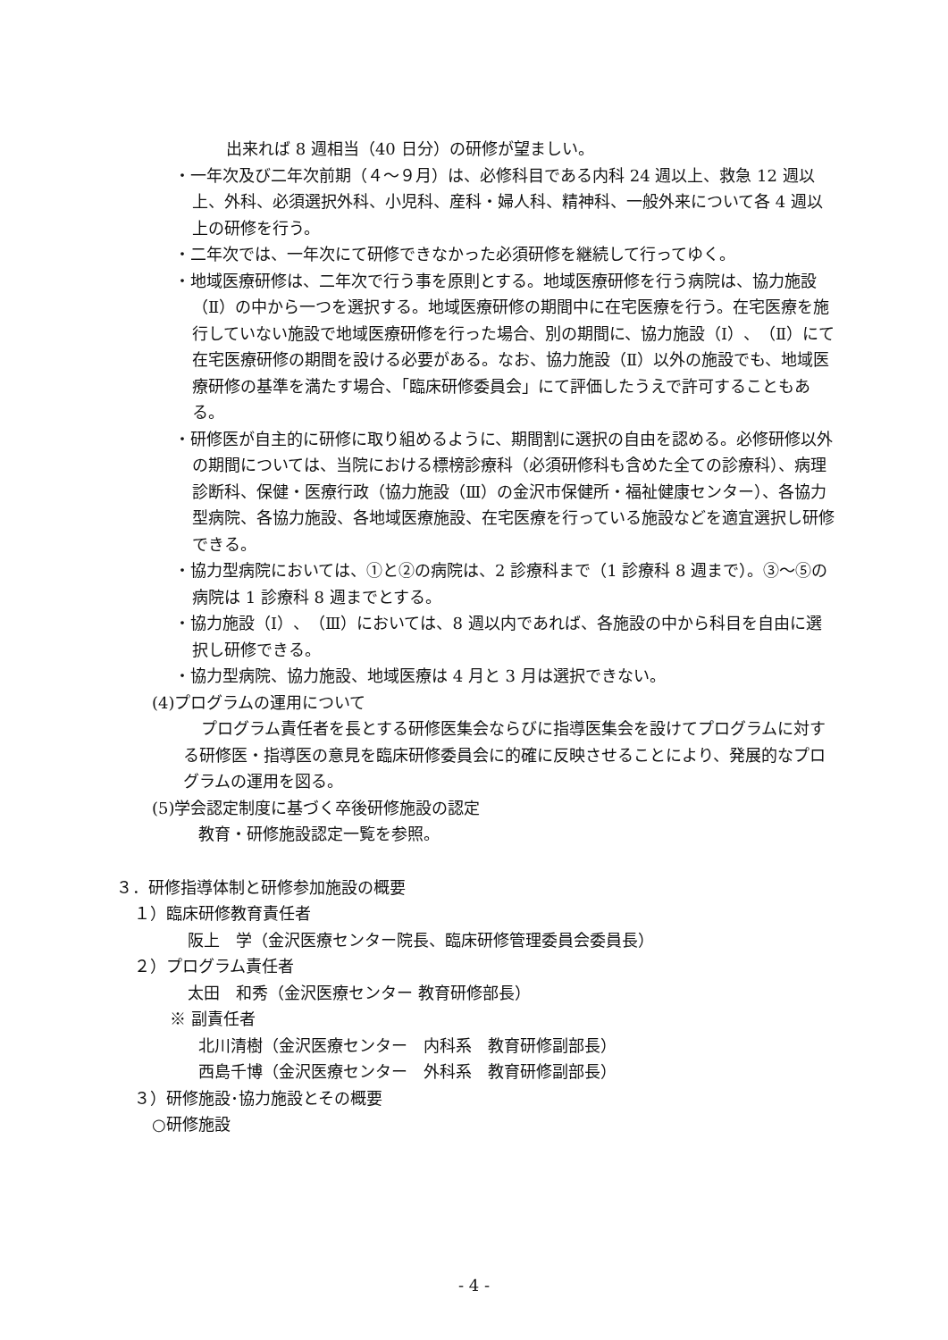出来れば 8 週相当（40 日分）の研修が望ましい。
・一年次及び二年次前期（４～９月）は、必修科目である内科 24 週以上、救急 12 週以上、外科、必須選択外科、小児科、産科・婦人科、精神科、一般外来について各 4 週以上の研修を行う。
・二年次では、一年次にて研修できなかった必須研修を継続して行ってゆく。
・地域医療研修は、二年次で行う事を原則とする。地域医療研修を行う病院は、協力施設（Ⅱ）の中から一つを選択する。地域医療研修の期間中に在宅医療を行う。在宅医療を施行していない施設で地域医療研修を行った場合、別の期間に、協力施設（Ⅰ）、（Ⅱ）にて在宅医療研修の期間を設ける必要がある。なお、協力施設（Ⅱ）以外の施設でも、地域医療研修の基準を満たす場合、「臨床研修委員会」にて評価したうえで許可することもある。
・研修医が自主的に研修に取り組めるように、期間割に選択の自由を認める。必修研修以外の期間については、当院における標榜診療科（必須研修科も含めた全ての診療科）、病理診断科、保健・医療行政（協力施設（Ⅲ）の金沢市保健所・福祉健康センター）、各協力型病院、各協力施設、各地域医療施設、在宅医療を行っている施設などを適宜選択し研修できる。
・協力型病院においては、①と②の病院は、2 診療科まで（1 診療科 8 週まで）。③～⑤の病院は 1 診療科 8 週までとする。
・協力施設（Ⅰ）、（Ⅲ）においては、8 週以内であれば、各施設の中から科目を自由に選択し研修できる。
・協力型病院、協力施設、地域医療は 4 月と 3 月は選択できない。
(4)プログラムの運用について
プログラム責任者を長とする研修医集会ならびに指導医集会を設けてプログラムに対する研修医・指導医の意見を臨床研修委員会に的確に反映させることにより、発展的なプログラムの運用を図る。
(5)学会認定制度に基づく卒後研修施設の認定
教育・研修施設認定一覧を参照。
３．研修指導体制と研修参加施設の概要
１）臨床研修教育責任者
阪上　学（金沢医療センター院長、臨床研修管理委員会委員長）
２）プログラム責任者
太田　和秀（金沢医療センター 教育研修部長）
※ 副責任者
北川清樹（金沢医療センター　内科系　教育研修副部長）
西島千博（金沢医療センター　外科系　教育研修副部長）
３）研修施設･協力施設とその概要
○研修施設
- 4 -